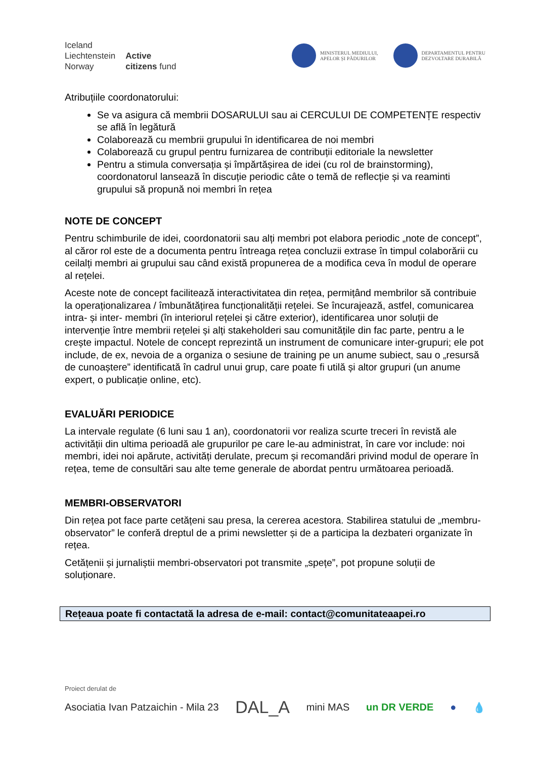Iceland
Liechtenstein
Norway
Active
citizens fund
MINISTERUL MEDIULUI,
APELOR ȘI PĂDURILOR
DEPARTAMENTUL PENTRU
DEZVOLTARE DURABILĂ
Atribuțiile coordonatorului:
Se va asigura că membrii DOSARULUI sau ai CERCULUI DE COMPETENȚE respectiv se află în legătură
Colaborează cu membrii grupului în identificarea de noi membri
Colaborează cu grupul pentru furnizarea de contribuții editoriale la newsletter
Pentru a stimula conversația și împărtășirea de idei (cu rol de brainstorming), coordonatorul lansează în discuție periodic câte o temă de reflecție și va reaminti grupului să propună noi membri în rețea
NOTE DE CONCEPT
Pentru schimburile de idei, coordonatorii sau alți membri pot elabora periodic „note de concept”, al căror rol este de a documenta pentru întreaga rețea concluzii extrase în timpul colaborării cu ceilalți membri ai grupului sau când există propunerea de a modifica ceva în modul de operare al rețelei.
Aceste note de concept facilitează interactivitatea din rețea, permițând membrilor să contribuie la operaționalizarea / îmbunătățirea funcționalității rețelei. Se încurajează, astfel, comunicarea intra- și inter- membri (în interiorul rețelei și către exterior), identificarea unor soluții de intervenție între membrii rețelei și alți stakeholderi sau comunitățile din fac parte, pentru a le crește impactul. Notele de concept reprezintă un instrument de comunicare inter-grupuri; ele pot include, de ex, nevoia de a organiza o sesiune de training pe un anume subiect, sau o „resursă de cunoaștere” identificată în cadrul unui grup, care poate fi utilă și altor grupuri (un anume expert, o publicație online, etc).
EVALUĂRI PERIODICE
La intervale regulate (6 luni sau 1 an), coordonatorii vor realiza scurte treceri în revistă ale activității din ultima perioadă ale grupurilor pe care le-au administrat, în care vor include: noi membri, idei noi apărute, activități derulate, precum și recomandări privind modul de operare în rețea, teme de consultări sau alte teme generale de abordat pentru următoarea perioadă.
MEMBRI-OBSERVATORI
Din rețea pot face parte cetățeni sau presa, la cererea acestora. Stabilirea statului de „membru-observator” le conferă dreptul de a primi newsletter și de a participa la dezbateri organizate în rețea.
Cetățenii și jurnaliștii membri-observatori pot transmite „spețe”, pot propune soluții de soluționare.
Rețeaua poate fi contactată la adresa de e-mail: contact@comunitateaapei.ro
Proiect derulat de
Asociatia Ivan Patzaichin - Mila 23 DAL_A mini MAS un DR VERDE ● 💧